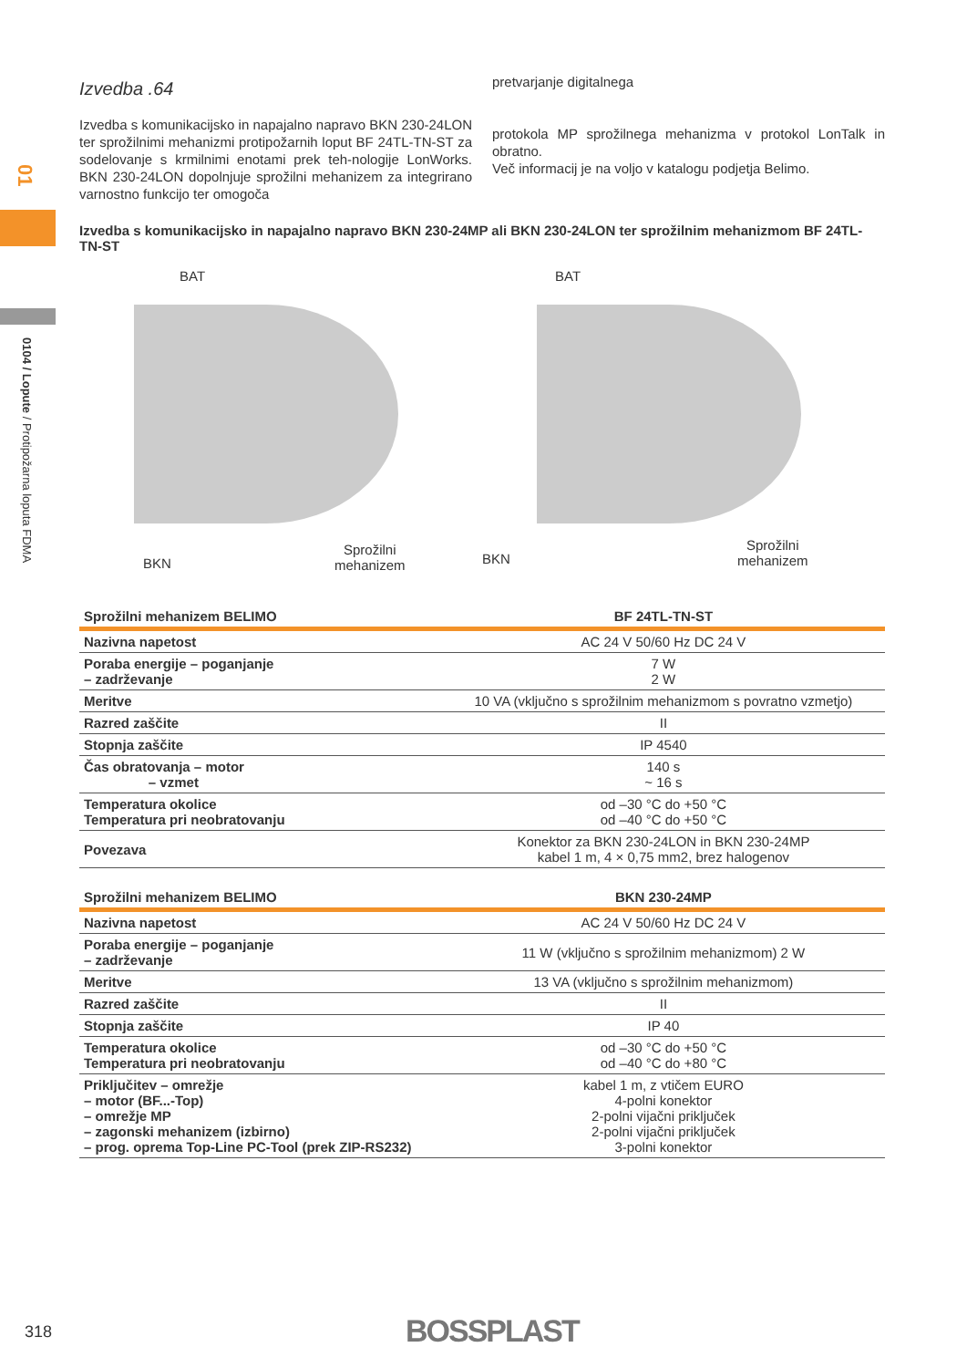01
0104 / Lopute / Protipožarna loputa FDMA
Izvedba .64
Izvedba s komunikacijsko in napajalno napravo BKN 230-24LON ter sprožilnimi mehanizmi protipožarnih loput BF 24TL-TN-ST za sodelovanje s krmilnimi enotami prek teh-nologije LonWorks. BKN 230-24LON dopolnjuje sprožilni mehanizem za integrirano varnostno funkcijo ter omogoča
pretvarjanje digitalnega
protokola MP sprožilnega mehanizma v protokol LonTalk in obratno.
Več informacij je na voljo v katalogu podjetja Belimo.
Izvedba s komunikacijsko in napajalno napravo BKN 230-24MP ali BKN 230-24LON ter sprožilnim mehanizmom BF 24TL-TN-ST
BAT
BKN
Sprožilni
mehanizem
BAT
BKN
Sprožilni
mehanizem
| Sprožilni mehanizem BELIMO | BF 24TL-TN-ST |
| --- | --- |
| Nazivna napetost | AC 24 V 50/60 Hz DC 24 V |
| Poraba energije – poganjanje – zadrževanje | 7 W 2 W |
| Meritve | 10 VA (vključno s sprožilnim mehanizmom s povratno vzmetjo) |
| Razred zaščite | II |
| Stopnja zaščite | IP 4540 |
| Čas obratovanja – motor – vzmet | 140 s ~ 16 s |
| Temperatura okolice Temperatura pri neobratovanju | od –30 °C do +50 °C od –40 °C do +50 °C |
| Povezava | Konektor za BKN 230-24LON in BKN 230-24MP kabel 1 m, 4 × 0,75 mm2, brez halogenov |
| Sprožilni mehanizem BELIMO | BKN 230-24MP |
| --- | --- |
| Nazivna napetost | AC 24 V 50/60 Hz DC 24 V |
| Poraba energije – poganjanje – zadrževanje | 11 W (vključno s sprožilnim mehanizmom) 2 W |
| Meritve | 13 VA (vključno s sprožilnim mehanizmom) |
| Razred zaščite | II |
| Stopnja zaščite | IP 40 |
| Temperatura okolice Temperatura pri neobratovanju | od –30 °C do +50 °C od –40 °C do +80 °C |
| Priključitev – omrežje – motor (BF...-Top) – omrežje MP – zagonski mehanizem (izbirno) – prog. oprema Top-Line PC-Tool (prek ZIP-RS232) | kabel 1 m, z vtičem EURO 4-polni konektor 2-polni vijačni priključek 2-polni vijačni priključek 3-polni konektor |
318 BOSSPLAST